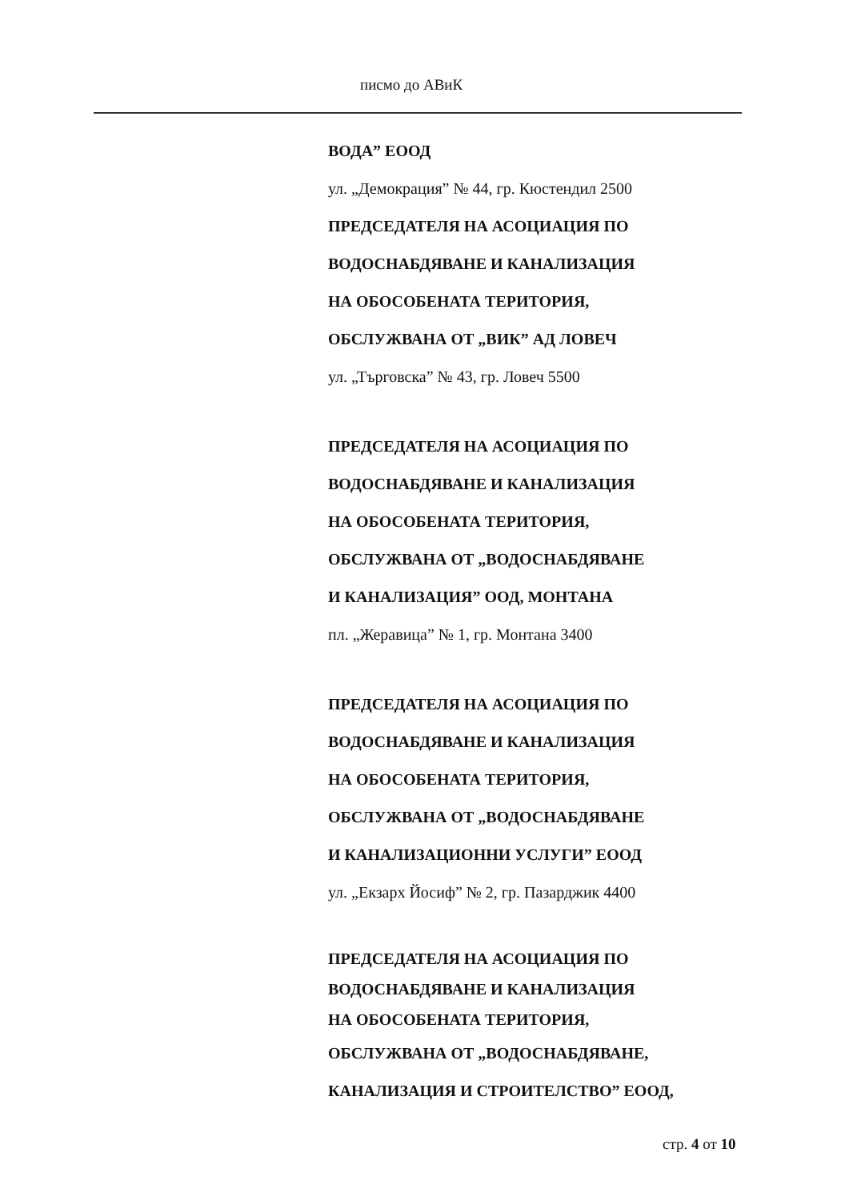писмо до АВиК
ВОДА” ЕООД
ул. „Демокрация” № 44, гр. Кюстендил 2500
ПРЕДСЕДАТЕЛЯ НА АСОЦИАЦИЯ ПО
ВОДОСНАБДЯВАНЕ И КАНАЛИЗАЦИЯ
НА ОБОСОБЕНАТА ТЕРИТОРИЯ,
ОБСЛУЖВАНА ОТ „ВИК” АД ЛОВЕЧ
ул. „Търговска” № 43, гр. Ловеч 5500
ПРЕДСЕДАТЕЛЯ НА АСОЦИАЦИЯ ПО
ВОДОСНАБДЯВАНЕ И КАНАЛИЗАЦИЯ
НА ОБОСОБЕНАТА ТЕРИТОРИЯ,
ОБСЛУЖВАНА ОТ „ВОДОСНАБДЯВАНЕ
И КАНАЛИЗАЦИЯ” ООД, МОНТАНА
пл. „Жеравица” № 1, гр. Монтана 3400
ПРЕДСЕДАТЕЛЯ НА АСОЦИАЦИЯ ПО
ВОДОСНАБДЯВАНЕ И КАНАЛИЗАЦИЯ
НА ОБОСОБЕНАТА ТЕРИТОРИЯ,
ОБСЛУЖВАНА ОТ „ВОДОСНАБДЯВАНЕ
И КАНАЛИЗАЦИОННИ УСЛУГИ” ЕООД
ул. „Екзарх Йосиф” № 2, гр. Пазарджик 4400
ПРЕДСЕДАТЕЛЯ НА АСОЦИАЦИЯ ПО
ВОДОСНАБДЯВАНЕ И КАНАЛИЗАЦИЯ
НА ОБОСОБЕНАТА ТЕРИТОРИЯ,
ОБСЛУЖВАНА ОТ „ВОДОСНАБДЯВАНЕ,
КАНАЛИЗАЦИЯ И СТРОИТЕЛСТВО” ЕООД,
стр. 4 от 10